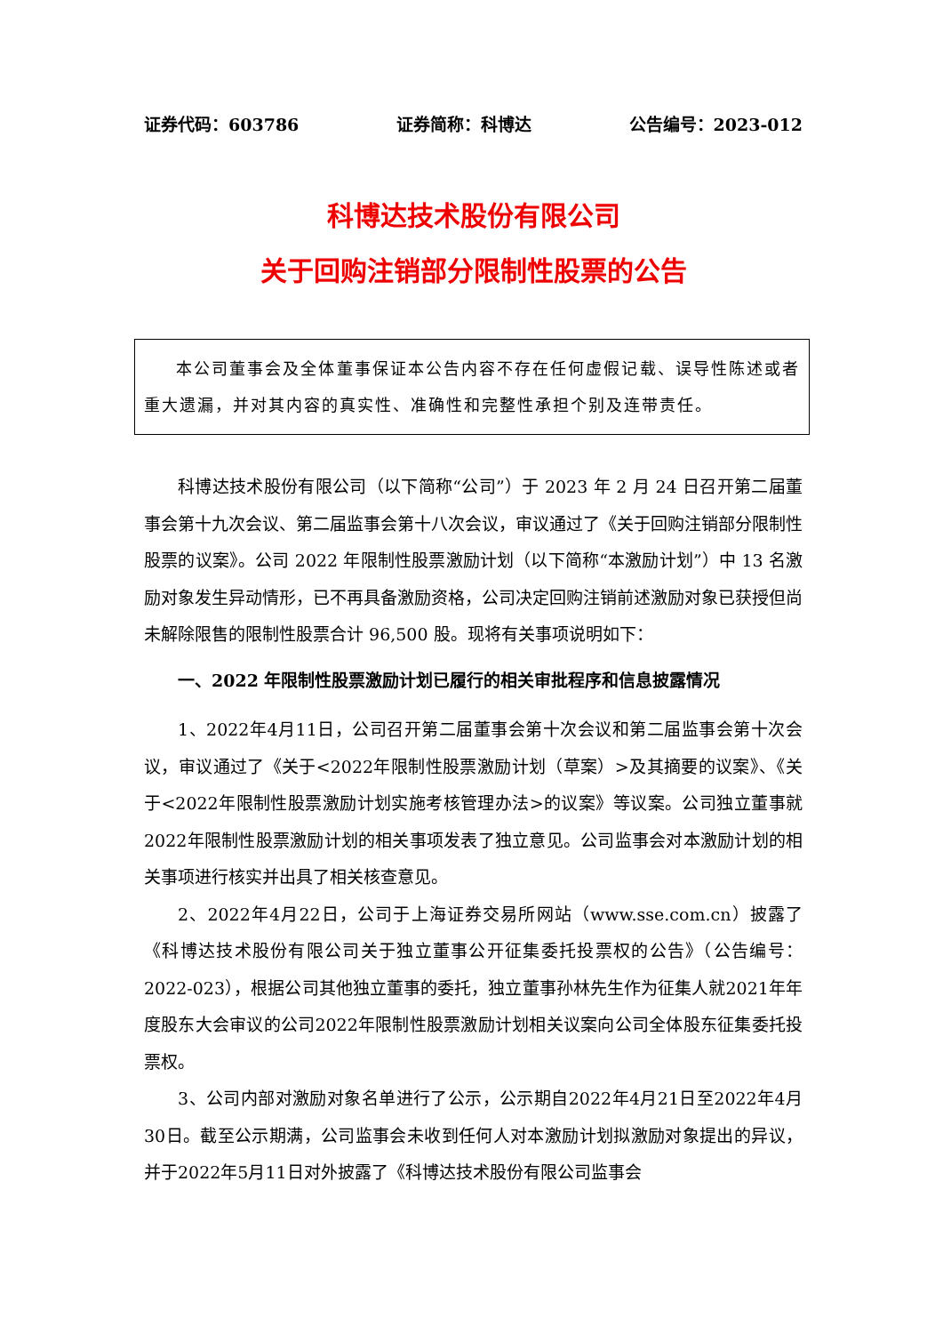证券代码：603786 证券简称：科博达 公告编号：2023-012
科博达技术股份有限公司
关于回购注销部分限制性股票的公告
本公司董事会及全体董事保证本公告内容不存在任何虚假记载、误导性陈述或者重大遗漏，并对其内容的真实性、准确性和完整性承担个别及连带责任。
科博达技术股份有限公司（以下简称“公司”）于 2023 年 2 月 24 日召开第二届董事会第十九次会议、第二届监事会第十八次会议，审议通过了《关于回购注销部分限制性股票的议案》。公司 2022 年限制性股票激励计划（以下简称“本激励计划”）中 13 名激励对象发生异动情形，已不再具备激励资格，公司决定回购注销前述激励对象已获授但尚未解除限售的限制性股票合计 96,500 股。现将有关事项说明如下：
一、2022 年限制性股票激励计划已履行的相关审批程序和信息披露情况
1、2022年4月11日，公司召开第二届董事会第十次会议和第二届监事会第十次会议，审议通过了《关于<2022年限制性股票激励计划（草案）>及其摘要的议案》、《关于<2022年限制性股票激励计划实施考核管理办法>的议案》等议案。公司独立董事就2022年限制性股票激励计划的相关事项发表了独立意见。公司监事会对本激励计划的相关事项进行核实并出具了相关核查意见。
2、2022年4月22日，公司于上海证券交易所网站（www.sse.com.cn）披露了《科博达技术股份有限公司关于独立董事公开征集委托投票权的公告》（公告编号：2022-023），根据公司其他独立董事的委托，独立董事孙林先生作为征集人就2021年年度股东大会审议的公司2022年限制性股票激励计划相关议案向公司全体股东征集委托投票权。
3、公司内部对激励对象名单进行了公示，公示期自2022年4月21日至2022年4月30日。截至公示期满，公司监事会未收到任何人对本激励计划拟激励对象提出的异议，并于2022年5月11日对外披露了《科博达技术股份有限公司监事会